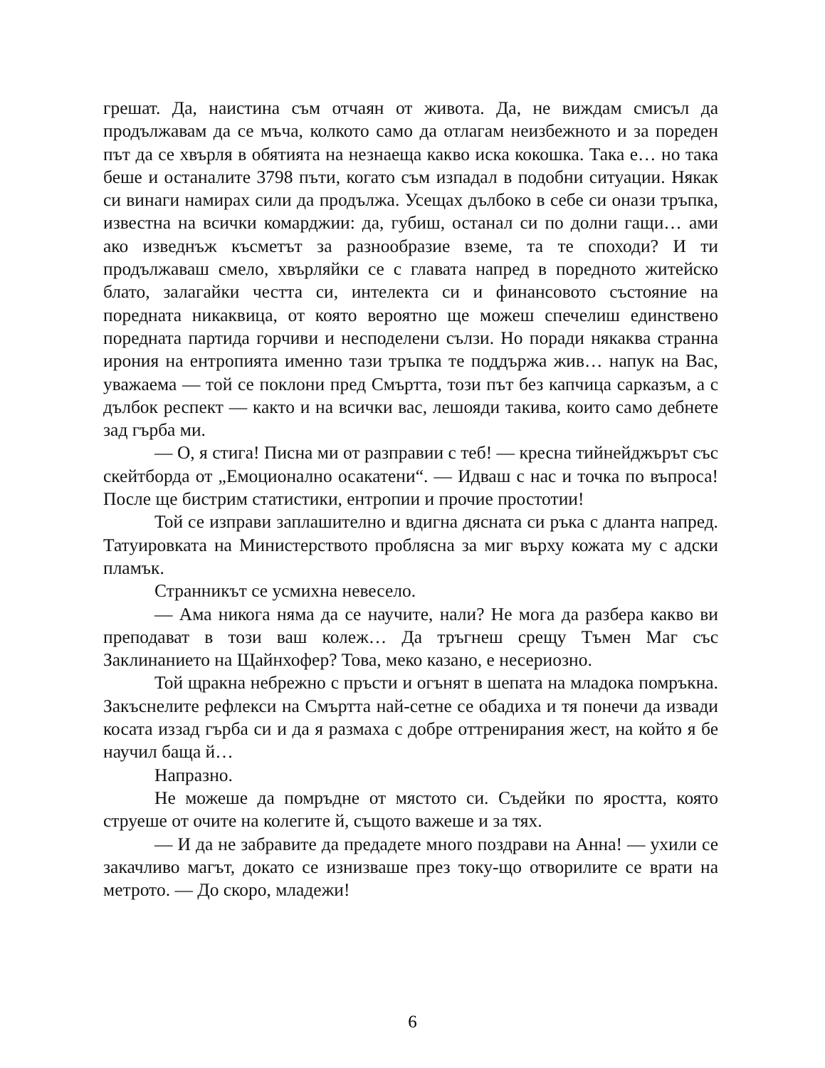грешат. Да, наистина съм отчаян от живота. Да, не виждам смисъл да продължавам да се мъча, колкото само да отлагам неизбежното и за пореден път да се хвърля в обятията на незнаеща какво иска кокошка. Така е… но така беше и останалите 3798 пъти, когато съм изпадал в подобни ситуации. Някак си винаги намирах сили да продължа. Усещах дълбоко в себе си онази тръпка, известна на всички комарджии: да, губиш, останал си по долни гащи… ами ако изведнъж късметът за разнообразие вземе, та те споходи? И ти продължаваш смело, хвърляйки се с главата напред в поредното житейско блато, залагайки честта си, интелекта си и финансовото състояние на поредната никаквица, от която вероятно ще можеш спечелиш единствено поредната партида горчиви и несподелени сълзи. Но поради някаква странна ирония на ентропията именно тази тръпка те поддържа жив… напук на Вас, уважаема — той се поклони пред Смъртта, този път без капчица сарказъм, а с дълбок респект — както и на всички вас, лешояди такива, които само дебнете зад гърба ми.
— О, я стига! Писна ми от разправии с теб! — кресна тийнейджърът със скейтборда от „Емоционално осакатени“. — Идваш с нас и точка по въпроса! После ще бистрим статистики, ентропии и прочие простотии!
Той се изправи заплашително и вдигна дясната си ръка с дланта напред. Татуировката на Министерството проблясна за миг върху кожата му с адски пламък.
Странникът се усмихна невесело.
— Ама никога няма да се научите, нали? Не мога да разбера какво ви преподават в този ваш колеж… Да тръгнеш срещу Тъмен Маг със Заклинанието на Щайнхофер? Това, меко казано, е несериозно.
Той щракна небрежно с пръсти и огънят в шепата на младока помръкна. Закъснелите рефлекси на Смъртта най-сетне се обадиха и тя понечи да извади косата иззад гърба си и да я размаха с добре оттренирания жест, на който я бе научил баща й…
Напразно.
Не можеше да помръдне от мястото си. Съдейки по яростта, която струеше от очите на колегите й, същото важеше и за тях.
— И да не забравите да предадете много поздрави на Анна! — ухили се закачливо магът, докато се изнизваше през току-що отворилите се врати на метрото. — До скоро, младежи!
6